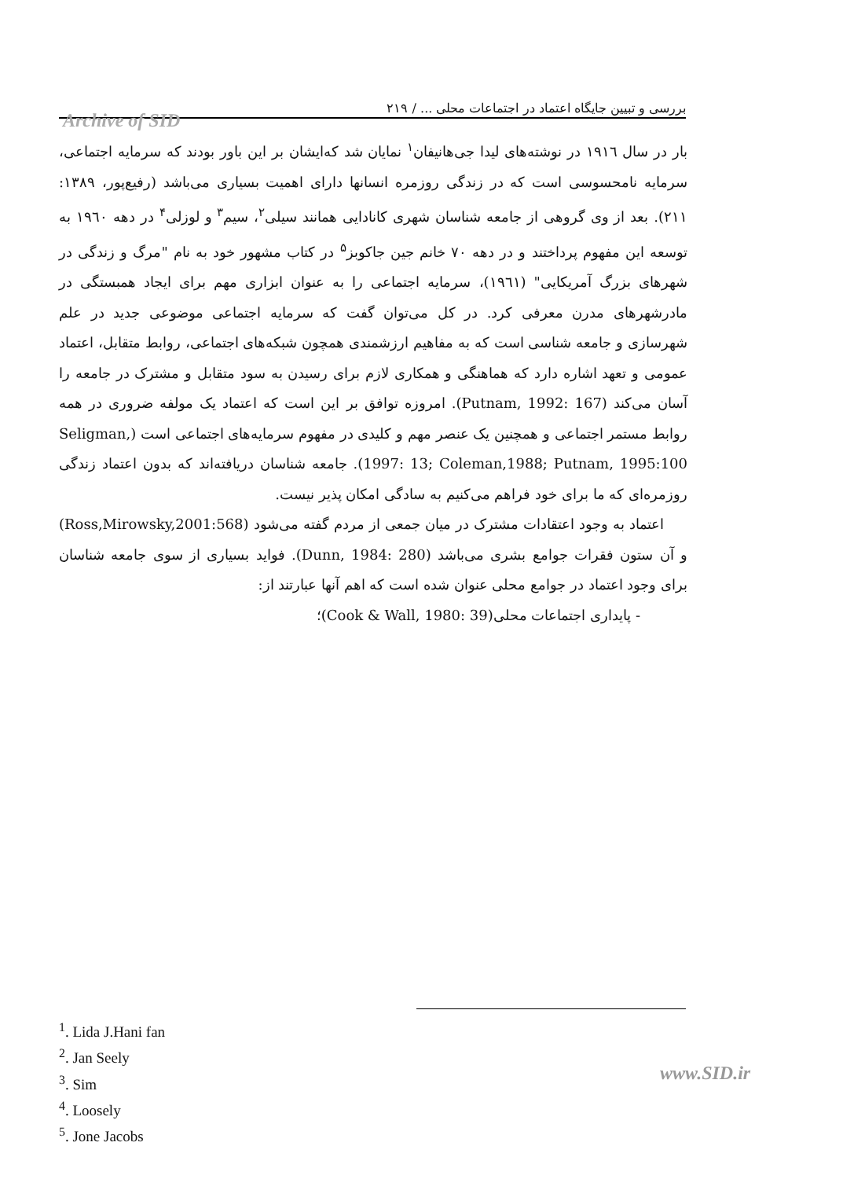بررسی و تبیین جایگاه اعتماد در اجتماعات محلی ... / ۲۱۹
Archive of SID
بار در سال ۱۹۱٦ در نوشته‌های لیدا جی‌هانیفان<sup>۱</sup> نمایان شد که‌ایشان بر این باور بودند که سرمایه اجتماعی، سرمایه نامحسوسی است که در زندگی روزمره انسانها دارای اهمیت بسیاری می‌باشد (رفیع‌پور، ۱۳۸۹: ۲۱۱). بعد از وی گروهی از جامعه شناسان شهری کانادایی همانند سیلی<sup>۲</sup>، سیم<sup>۳</sup> و لوزلی<sup>۴</sup> در دهه ۱۹٦۰ به توسعه این مفهوم پرداختند و در دهه ۷۰ خانم جین جاکوبز<sup>۵</sup> در کتاب مشهور خود به نام "مرگ و زندگی در شهرهای بزرگ آمریکایی" (۱۹٦۱)، سرمایه اجتماعی را به عنوان ابزاری مهم برای ایجاد همبستگی در مادرشهرهای مدرن معرفی کرد. در کل می‌توان گفت که سرمایه اجتماعی موضوعی جدید در علم شهرسازی و جامعه شناسی است که به مفاهیم ارزشمندی همچون شبکه‌های اجتماعی، روابط متقابل، اعتماد عمومی و تعهد اشاره دارد که هماهنگی و همکاری لازم برای رسیدن به سود متقابل و مشترک در جامعه را آسان می‌کند (Putnam, 1992: 167). امروزه توافق بر این است که اعتماد یک مولفه ضروری در همه روابط مستمر اجتماعی و همچنین یک عنصر مهم و کلیدی در مفهوم سرمایه‌های اجتماعی است (Seligman, 1997: 13; Coleman,1988; Putnam, 1995:100). جامعه شناسان دریافته‌اند که بدون اعتماد زندگی روزمره‌ای که ما برای خود فراهم می‌کنیم به سادگی امکان پذیر نیست.
اعتماد به وجود اعتقادات مشترک در میان جمعی از مردم گفته می‌شود (Ross,Mirowsky,2001:568) و آن ستون فقرات جوامع بشری می‌باشد (Dunn, 1984: 280). فواید بسیاری از سوی جامعه شناسان برای وجود اعتماد در جوامع محلی عنوان شده است که اهم آنها عبارتند از:
- پایداری اجتماعات محلی(Cook & Wall, 1980: 39)؛
<sup>1</sup>. Lida J.Hani fan
<sup>2</sup>. Jan Seely
<sup>3</sup>. Sim
<sup>4</sup>. Loosely
<sup>5</sup>. Jone Jacobs
www.SID.ir